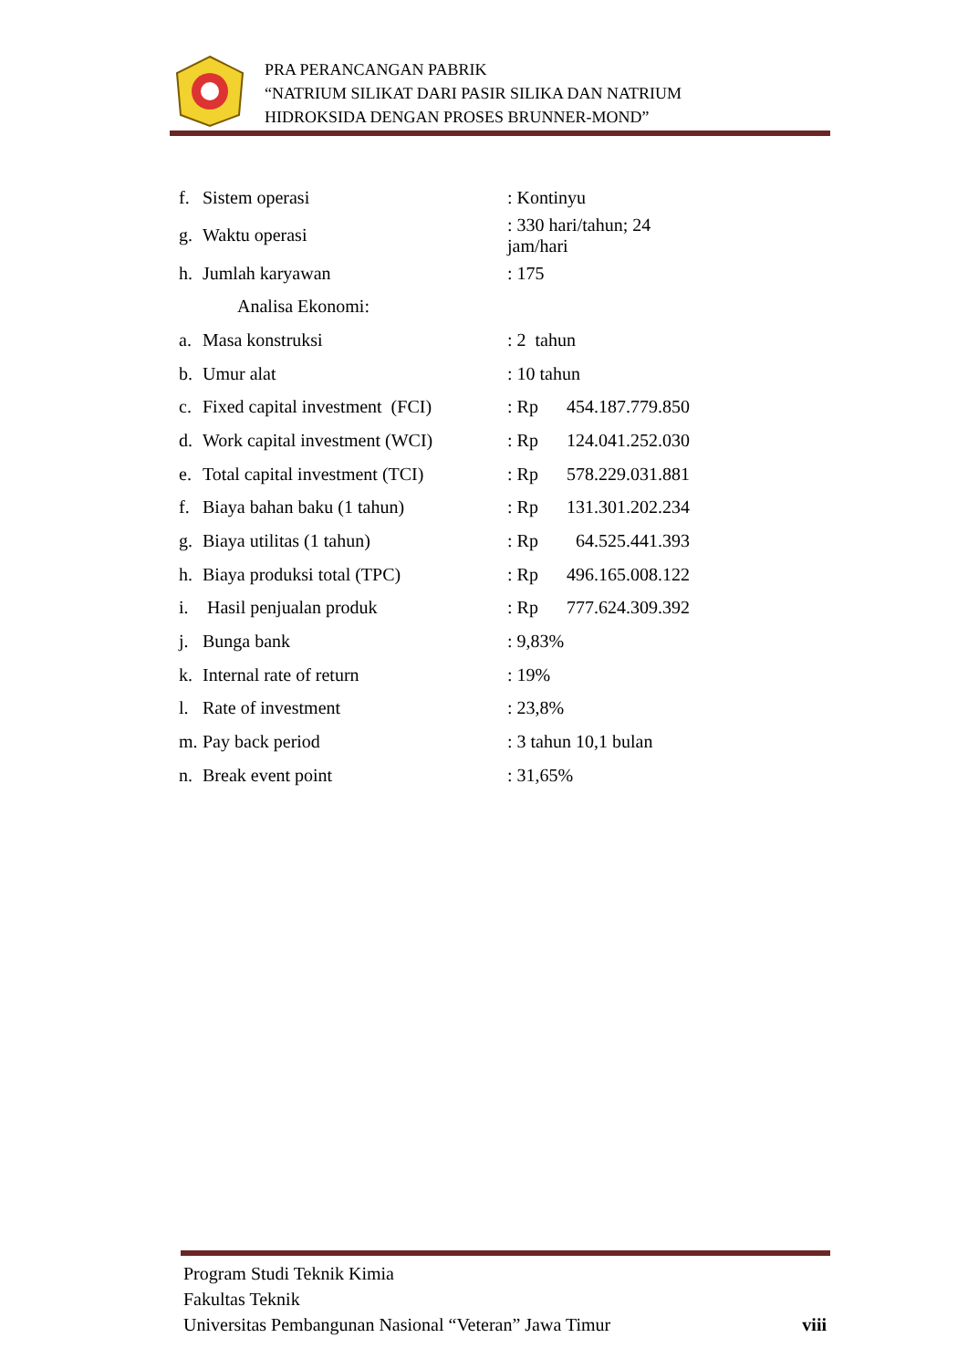PRA PERANCANGAN PABRIK
“NATRIUM SILIKAT DARI PASIR SILIKA DAN NATRIUM
HIDROKSIDA DENGAN PROSES BRUNNER-MOND”
| f. | Sistem operasi | : Kontinyu | |
| g. | Waktu operasi | : 330 hari/tahun; 24 jam/hari | |
| h. | Jumlah karyawan | : 175 | |
| | Analisa Ekonomi: | | |
| a. | Masa konstruksi | : 2 tahun | |
| b. | Umur alat | : 10 tahun | |
| c. | Fixed capital investment (FCI) | : Rp | 454.187.779.850 |
| d. | Work capital investment (WCI) | : Rp | 124.041.252.030 |
| e. | Total capital investment (TCI) | : Rp | 578.229.031.881 |
| f. | Biaya bahan baku (1 tahun) | : Rp | 131.301.202.234 |
| g. | Biaya utilitas (1 tahun) | : Rp | 64.525.441.393 |
| h. | Biaya produksi total (TPC) | : Rp | 496.165.008.122 |
| i. | Hasil penjualan produk | : Rp | 777.624.309.392 |
| j. | Bunga bank | : 9,83% | |
| k. | Internal rate of return | : 19% | |
| l. | Rate of investment | : 23,8% | |
| m. | Pay back period | : 3 tahun 10,1 bulan | |
| n. | Break event point | : 31,65% | |
Program Studi Teknik Kimia
Fakultas Teknik
Universitas Pembangunan Nasional “Veteran” Jawa Timur viii